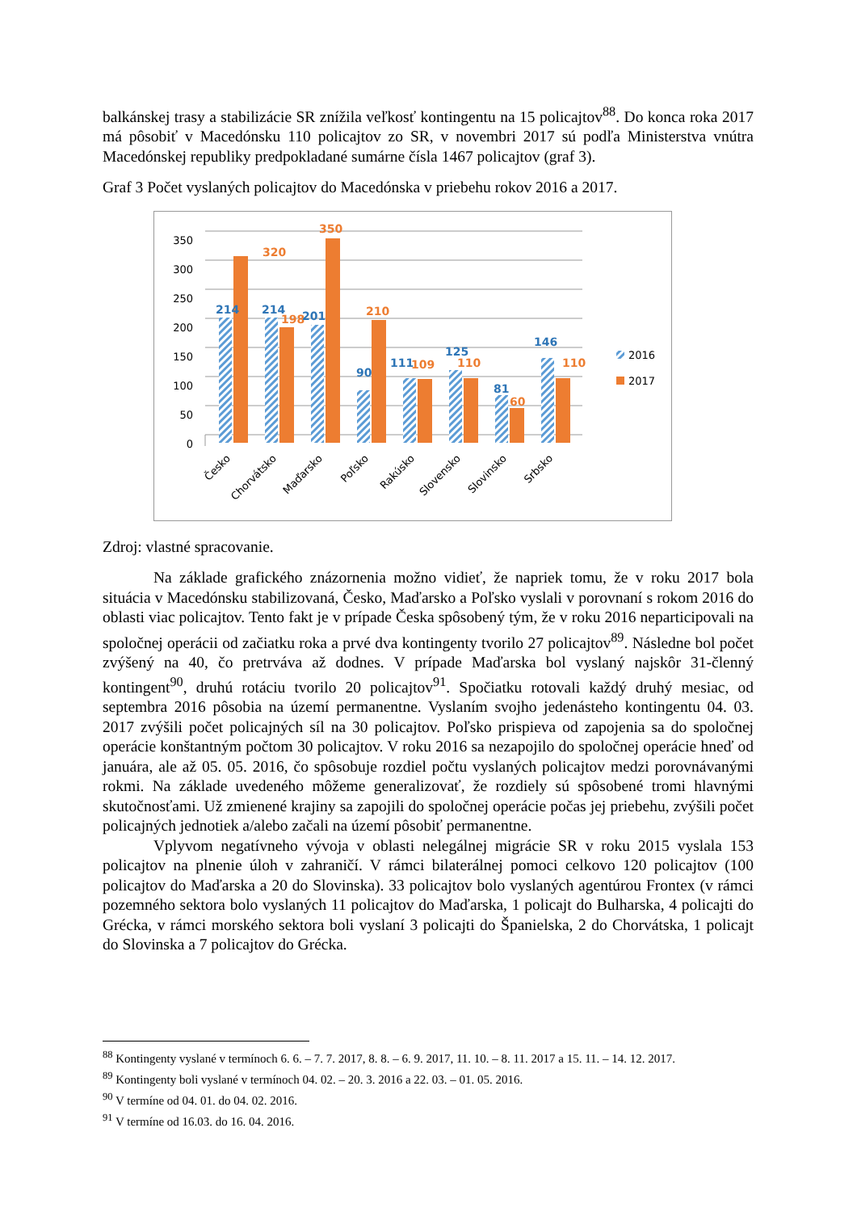balkánskej trasy a stabilizácie SR znížila veľkosť kontingentu na 15 policajtov<sup>88</sup>. Do konca roka 2017 má pôsobiť v Macedónsku 110 policajtov zo SR, v novembri 2017 sú podľa Ministerstva vnútra Macedónskej republiky predpokladané sumárne čísla 1467 policajtov (graf 3).
Graf 3 Počet vyslaných policajtov do Macedónska v priebehu rokov 2016 a 2017.
350
300
250
200
150
100
50
0
214
320
214
198
201
350
90
210
111
109
125
110
81
60
146
110
2016
2017
Česko
Chorvátsko
Maďarsko
Poľsko
Rakúsko
Slovensko
Slovinsko
Srbsko
Zdroj: vlastné spracovanie.
Na základe grafického znázornenia možno vidieť, že napriek tomu, že v roku 2017 bola situácia v Macedónsku stabilizovaná, Česko, Maďarsko a Poľsko vyslali v porovnaní s rokom 2016 do oblasti viac policajtov. Tento fakt je v prípade Česka spôsobený tým, že v roku 2016 neparticipovali na spoločnej operácii od začiatku roka a prvé dva kontingenty tvorilo 27 policajtov<sup>89</sup>. Následne bol počet zvýšený na 40, čo pretrváva až dodnes. V prípade Maďarska bol vyslaný najskôr 31-členný kontingent<sup>90</sup>, druhú rotáciu tvorilo 20 policajtov<sup>91</sup>. Spočiatku rotovali každý druhý mesiac, od septembra 2016 pôsobia na území permanentne. Vyslaním svojho jedenásteho kontingentu 04. 03. 2017 zvýšili počet policajných síl na 30 policajtov. Poľsko prispieva od zapojenia sa do spoločnej operácie konštantným počtom 30 policajtov. V roku 2016 sa nezapojilo do spoločnej operácie hneď od januára, ale až 05. 05. 2016, čo spôsobuje rozdiel počtu vyslaných policajtov medzi porovnávanými rokmi. Na základe uvedeného môžeme generalizovať, že rozdiely sú spôsobené tromi hlavnými skutočnosťami. Už zmienené krajiny sa zapojili do spoločnej operácie počas jej priebehu, zvýšili počet policajných jednotiek a/alebo začali na území pôsobiť permanentne.
Vplyvom negatívneho vývoja v oblasti nelegálnej migrácie SR v roku 2015 vyslala 153 policajtov na plnenie úloh v zahraničí. V rámci bilaterálnej pomoci celkovo 120 policajtov (100 policajtov do Maďarska a 20 do Slovinska). 33 policajtov bolo vyslaných agentúrou Frontex (v rámci pozemného sektora bolo vyslaných 11 policajtov do Maďarska, 1 policajt do Bulharska, 4 policajti do Grécka, v rámci morského sektora boli vyslaní 3 policajti do Španielska, 2 do Chorvátska, 1 policajt do Slovinska a 7 policajtov do Grécka.
<sup>88</sup> Kontingenty vyslané v termínoch 6. 6. – 7. 7. 2017, 8. 8. – 6. 9. 2017, 11. 10. – 8. 11. 2017 a 15. 11. – 14. 12. 2017.
<sup>89</sup> Kontingenty boli vyslané v termínoch 04. 02. – 20. 3. 2016 a 22. 03. – 01. 05. 2016.
<sup>90</sup> V termíne od 04. 01. do 04. 02. 2016.
<sup>91</sup> V termíne od 16.03. do 16. 04. 2016.